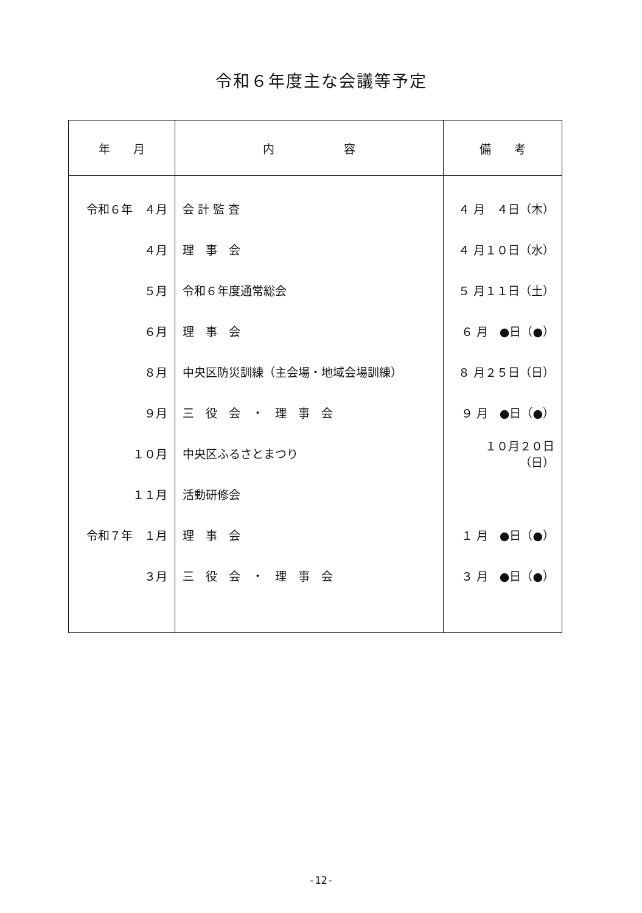令和６年度主な会議等予定
| 年 月 | 内 容 | 備 考 |
| --- | --- | --- |
| 令和６年 ４月 | 会 計 監 査 | ４ 月 ４日（木） |
| ４月 | 理 事 会 | ４ 月１０日（水） |
| ５月 | 令和６年度通常総会 | ５ 月１１日（土） |
| ６月 | 理 事 会 | ６ 月 ●日（●） |
| ８月 | 中央区防災訓練（主会場・地域会場訓練） | ８ 月２５日（日） |
| ９月 | 三 役 会 ・ 理 事 会 | ９ 月 ●日（●） |
| １０月 | 中央区ふるさとまつり | １０月２０日（日） |
| １１月 | 活動研修会 | |
| 令和７年 １月 | 理 事 会 | １ 月 ●日（●） |
| ３月 | 三 役 会 ・ 理 事 会 | ３ 月 ●日（●） |
-12-